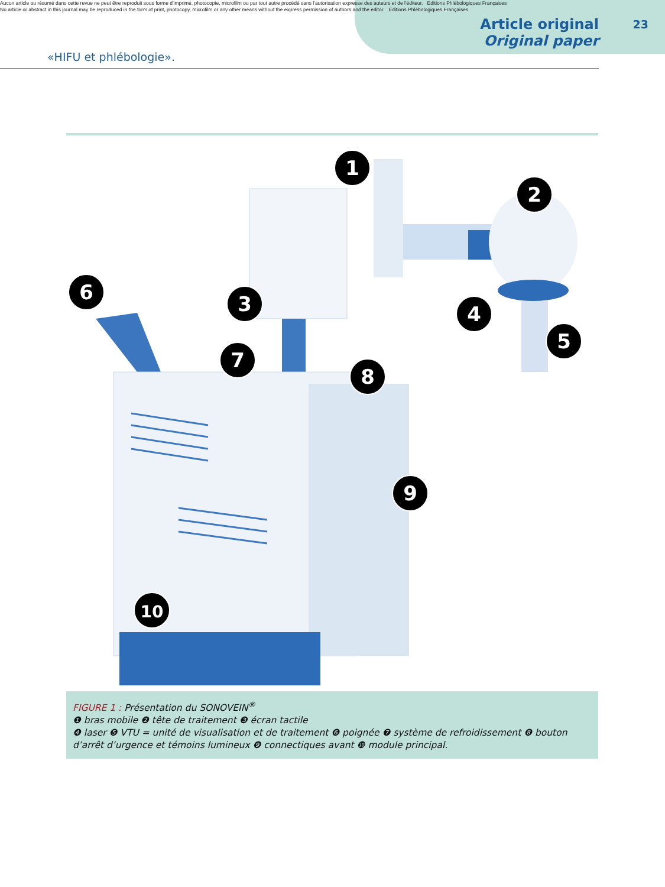Aucun article ou résumé dans cette revue ne peut être reproduit sous forme d'imprimé, photocopie, microfilm ou par tout autre procédé sans l'autorisation expresse des auteurs et de l'éditeur. Editions Phlébologiques Françaises
No article or abstract in this journal may be reproduced in the form of print, photocopy, microfilm or any other means without the express permission of authors and the editor. Editions Phlébologiques Françaises
«HIFU et phlébologie».
Article original
Original paper
23
1
2
3
4
5
6
7
8
9
10
FIGURE 1 : Présentation du SONOVEIN<sup>®</sup>
❶ bras mobile ❷ tête de traitement ❸ écran tactile
❹ laser ❺ VTU = unité de visualisation et de traitement ❻ poignée ❼ système de refroidissement ❽ bouton d’arrêt d’urgence et témoins lumineux ❾ connectiques avant ❿ module principal.